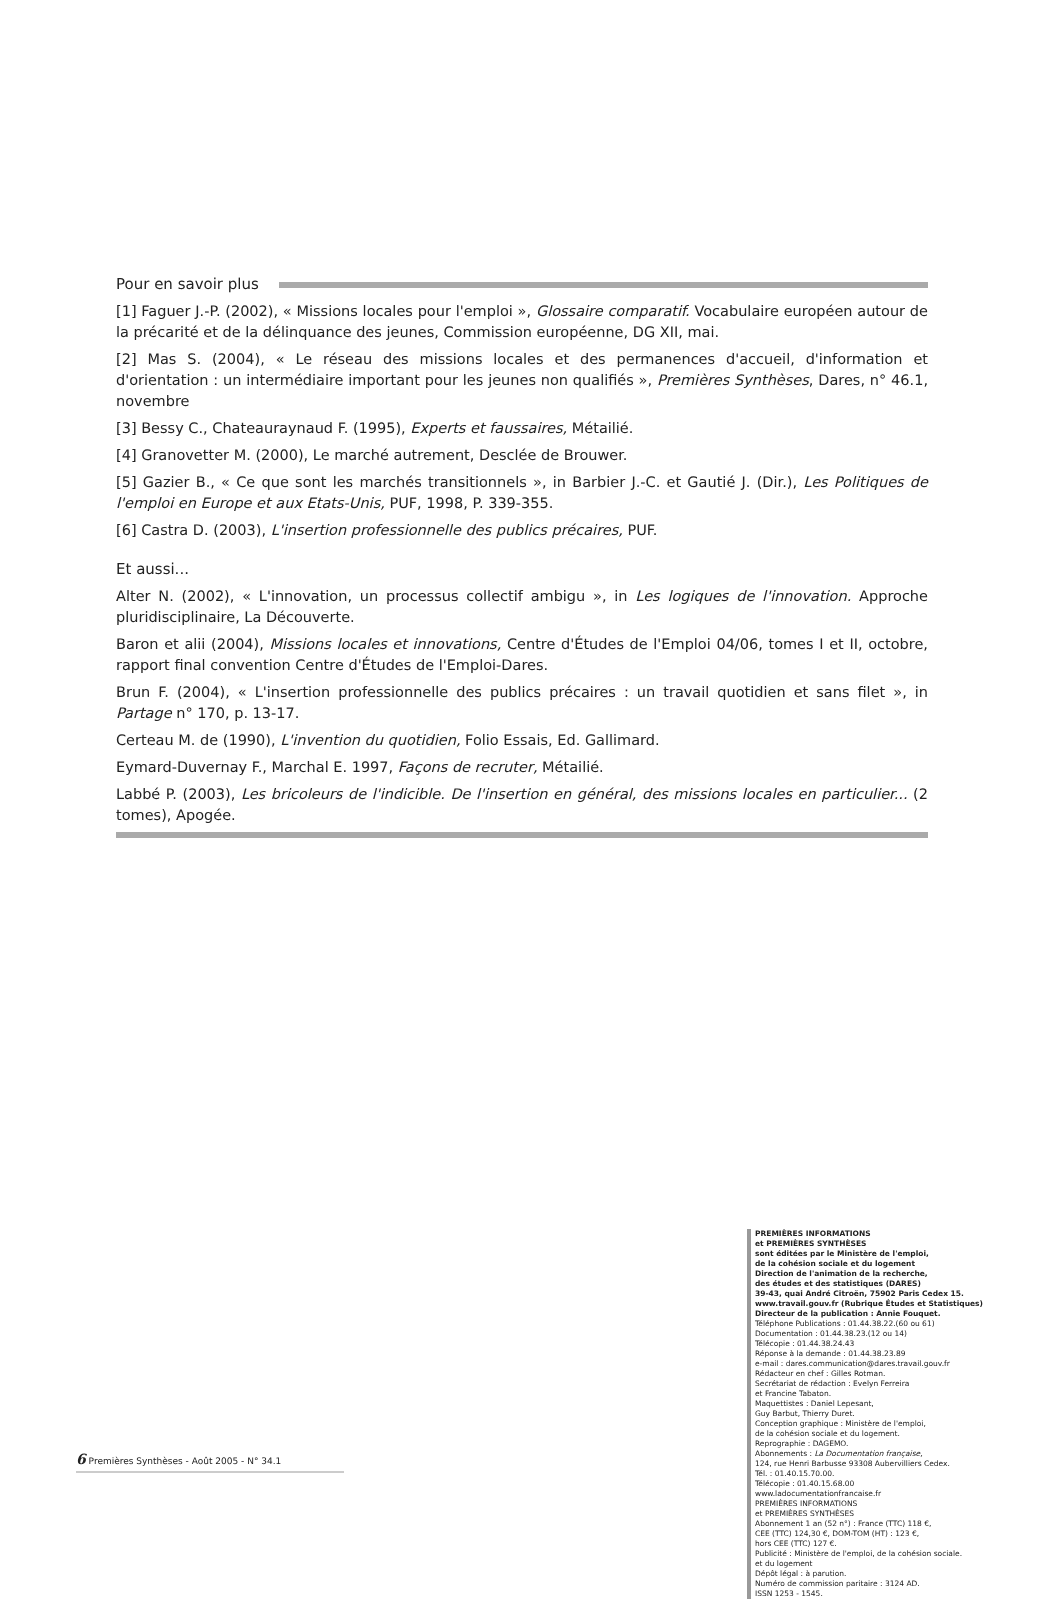Pour en savoir plus
[1] Faguer J.-P. (2002), « Missions locales pour l'emploi », Glossaire comparatif. Vocabulaire européen autour de la précarité et de la délinquance des jeunes, Commission européenne, DG XII, mai.
[2] Mas S. (2004), « Le réseau des missions locales et des permanences d'accueil, d'information et d'orientation : un intermédiaire important pour les jeunes non qualifiés », Premières Synthèses, Dares, n° 46.1, novembre
[3] Bessy C., Chateauraynaud F. (1995), Experts et faussaires, Métailié.
[4] Granovetter M. (2000), Le marché autrement, Desclée de Brouwer.
[5] Gazier B., « Ce que sont les marchés transitionnels », in Barbier J.-C. et Gautié J. (Dir.), Les Politiques de l'emploi en Europe et aux Etats-Unis, PUF, 1998, P. 339-355.
[6] Castra D. (2003), L'insertion professionnelle des publics précaires, PUF.
Et aussi...
Alter N. (2002), « L'innovation, un processus collectif ambigu », in Les logiques de l'innovation. Approche pluridisciplinaire, La Découverte.
Baron et alii (2004), Missions locales et innovations, Centre d'Études de l'Emploi 04/06, tomes I et II, octobre, rapport final convention Centre d'Études de l'Emploi-Dares.
Brun F. (2004), « L'insertion professionnelle des publics précaires : un travail quotidien et sans filet », in Partage n° 170, p. 13-17.
Certeau M. de (1990), L'invention du quotidien, Folio Essais, Ed. Gallimard.
Eymard-Duvernay F., Marchal E. 1997, Façons de recruter, Métailié.
Labbé P. (2003), Les bricoleurs de l'indicible. De l'insertion en général, des missions locales en particulier... (2 tomes), Apogée.
PREMIÈRES INFORMATIONS
et PREMIÈRES SYNTHÈSES
sont éditées par le Ministère de l'emploi,
de la cohésion sociale et du logement
Direction de l'animation de la recherche,
des études et des statistiques (DARES)
39-43, quai André Citroën, 75902 Paris Cedex 15.
www.travail.gouv.fr (Rubrique Études et Statistiques)
Directeur de la publication : Annie Fouquet.
Téléphone Publications : 01.44.38.22.(60 ou 61)
Documentation : 01.44.38.23.(12 ou 14)
Télécopie : 01.44.38.24.43
Réponse à la demande : 01.44.38.23.89
e-mail : dares.communication@dares.travail.gouv.fr
Rédacteur en chef : Gilles Rotman.
Secrétariat de rédaction : Evelyn Ferreira
et Francine Tabaton.
Maquettistes : Daniel Lepesant,
Guy Barbut, Thierry Duret.
Conception graphique : Ministère de l'emploi,
de la cohésion sociale et du logement.
Reprographie : DAGEMO.
Abonnements : La Documentation française,
124, rue Henri Barbusse 93308 Aubervilliers Cedex.
Tél. : 01.40.15.70.00.
Télécopie : 01.40.15.68.00
www.ladocumentationfrancaise.fr
PREMIÈRES INFORMATIONS
et PREMIÈRES SYNTHÈSES
Abonnement 1 an (52 n°) : France (TTC) 118 €,
CEE (TTC) 124,30 €, DOM-TOM (HT) : 123 €,
hors CEE (TTC) 127 €.
Publicité : Ministère de l'emploi, de la cohésion sociale.
et du logement
Dépôt légal : à parution.
Numéro de commission paritaire : 3124 AD.
ISSN 1253 - 1545.
6 Premières Synthèses - Août 2005 - N° 34.1